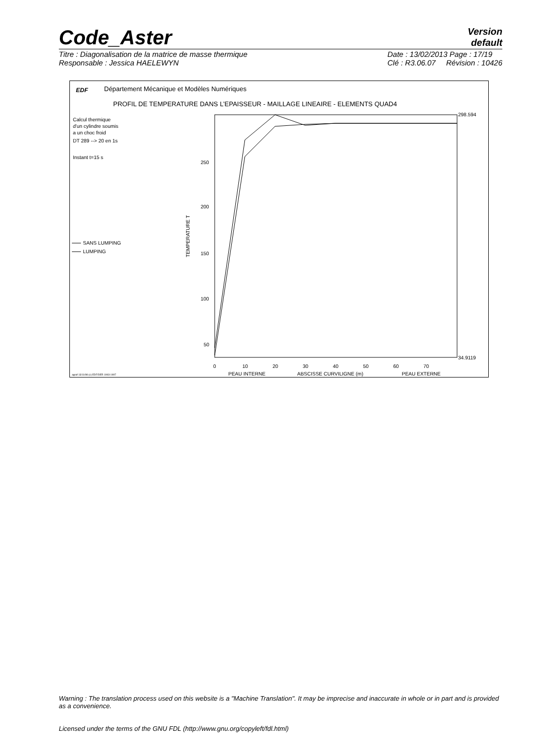Code_Aster
Version
default
Titre : Diagonalisation de la matrice de masse thermique
Responsable : Jessica HAELEWYN
Date : 13/02/2013 Page : 17/19
Clé : R3.06.07 Révision : 10426
EDF
Département Mécanique et Modèles Numériques
PROFIL DE TEMPERATURE DANS L’EPAISSEUR - MAILLAGE LINEAIRE - ELEMENTS QUAD4
Calcul thermique
d'un cylindre soumis
a un choc froid
DT 289 --> 20 en 1s
Instant t=15 s
SANS LUMPING
LUMPING
298.594
34.9119
250
200
150
100
50
TEMPERATURE T
0
10
20
30
40
50
60
70
PEAU INTERNE
ABSCISSE CURVILIGNE (m)
PEAU EXTERNE
agraf 13/11/98 (c) EDF/DER 1993-1997
Warning : The translation process used on this website is a "Machine Translation". It may be imprecise and inaccurate in whole or in part and is provided as a convenience.
Licensed under the terms of the GNU FDL (http://www.gnu.org/copyleft/fdl.html)